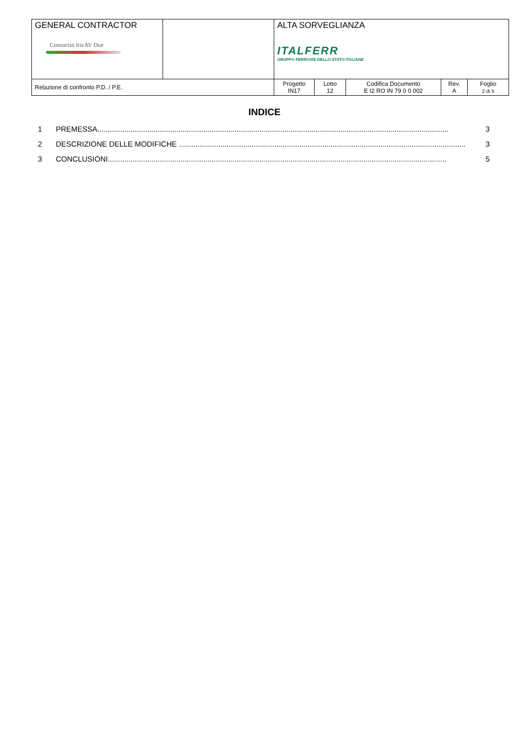| GENERAL CONTRACTOR Consorzio IricAV Due | | ALTA SORVEGLIANZA ITALFERR GRUPPO FERROVIE DELLO STATO ITALIANE | | | | |
| Relazione di confronto P.D. / P.E. | | Progetto IN17 | Lotto 12 | Codifica Documento E I2 RO IN 79 0 0 002 | Rev. A | Foglio 2 di 5 |
INDICE
1 PREMESSA......................................................................................................................................................................... 3
2 DESCRIZIONE DELLE MODIFICHE .......................................................................................................................................... 3
3 CONCLUSIONI................................................................................................................................................................... 5